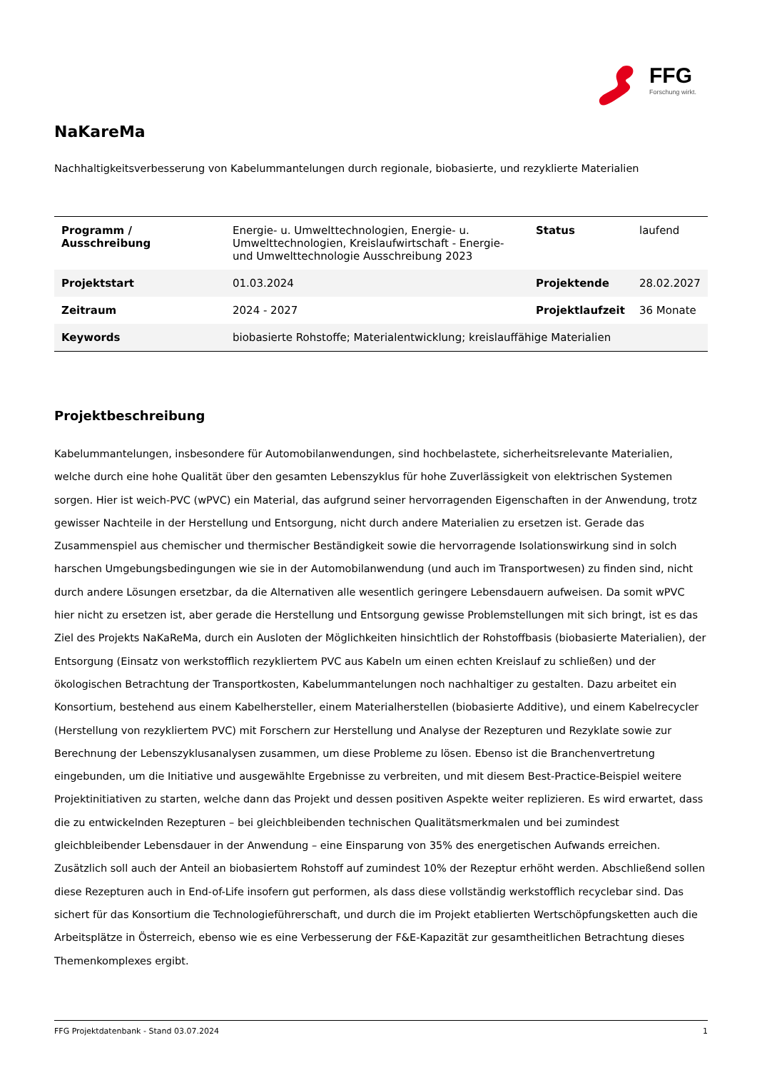FFG
Forschung wirkt.
NaKareMa
Nachhaltigkeitsverbesserung von Kabelummantelungen durch regionale, biobasierte, und rezyklierte Materialien
| Programm / Ausschreibung | Energie- u. Umwelttechnologien, Energie- u. Umwelttechnologien, Kreislaufwirtschaft - Energie- und Umwelttechnologie Ausschreibung 2023 | Status | laufend |
| Projektstart | 01.03.2024 | Projektende | 28.02.2027 |
| Zeitraum | 2024 - 2027 | Projektlaufzeit | 36 Monate |
| Keywords | biobasierte Rohstoffe; Materialentwicklung; kreislauffähige Materialien | | |
Projektbeschreibung
Kabelummantelungen, insbesondere für Automobilanwendungen, sind hochbelastete, sicherheitsrelevante Materialien, welche durch eine hohe Qualität über den gesamten Lebenszyklus für hohe Zuverlässigkeit von elektrischen Systemen sorgen. Hier ist weich-PVC (wPVC) ein Material, das aufgrund seiner hervorragenden Eigenschaften in der Anwendung, trotz gewisser Nachteile in der Herstellung und Entsorgung, nicht durch andere Materialien zu ersetzen ist. Gerade das Zusammenspiel aus chemischer und thermischer Beständigkeit sowie die hervorragende Isolationswirkung sind in solch harschen Umgebungsbedingungen wie sie in der Automobilanwendung (und auch im Transportwesen) zu finden sind, nicht durch andere Lösungen ersetzbar, da die Alternativen alle wesentlich geringere Lebensdauern aufweisen. Da somit wPVC hier nicht zu ersetzen ist, aber gerade die Herstellung und Entsorgung gewisse Problemstellungen mit sich bringt, ist es das Ziel des Projekts NaKaReMa, durch ein Ausloten der Möglichkeiten hinsichtlich der Rohstoffbasis (biobasierte Materialien), der Entsorgung (Einsatz von werkstofflich rezykliertem PVC aus Kabeln um einen echten Kreislauf zu schließen) und der ökologischen Betrachtung der Transportkosten, Kabelummantelungen noch nachhaltiger zu gestalten. Dazu arbeitet ein Konsortium, bestehend aus einem Kabelhersteller, einem Materialherstellen (biobasierte Additive), und einem Kabelrecycler (Herstellung von rezykliertem PVC) mit Forschern zur Herstellung und Analyse der Rezepturen und Rezyklate sowie zur Berechnung der Lebenszyklusanalysen zusammen, um diese Probleme zu lösen. Ebenso ist die Branchenvertretung eingebunden, um die Initiative und ausgewählte Ergebnisse zu verbreiten, und mit diesem Best-Practice-Beispiel weitere Projektinitiativen zu starten, welche dann das Projekt und dessen positiven Aspekte weiter replizieren. Es wird erwartet, dass die zu entwickelnden Rezepturen – bei gleichbleibenden technischen Qualitätsmerkmalen und bei zumindest gleichbleibender Lebensdauer in der Anwendung – eine Einsparung von 35% des energetischen Aufwands erreichen. Zusätzlich soll auch der Anteil an biobasiertem Rohstoff auf zumindest 10% der Rezeptur erhöht werden. Abschließend sollen diese Rezepturen auch in End-of-Life insofern gut performen, als dass diese vollständig werkstofflich recyclebar sind. Das sichert für das Konsortium die Technologieführerschaft, und durch die im Projekt etablierten Wertschöpfungsketten auch die Arbeitsplätze in Österreich, ebenso wie es eine Verbesserung der F&E-Kapazität zur gesamtheitlichen Betrachtung dieses Themenkomplexes ergibt.
FFG Projektdatenbank - Stand 03.07.2024 1